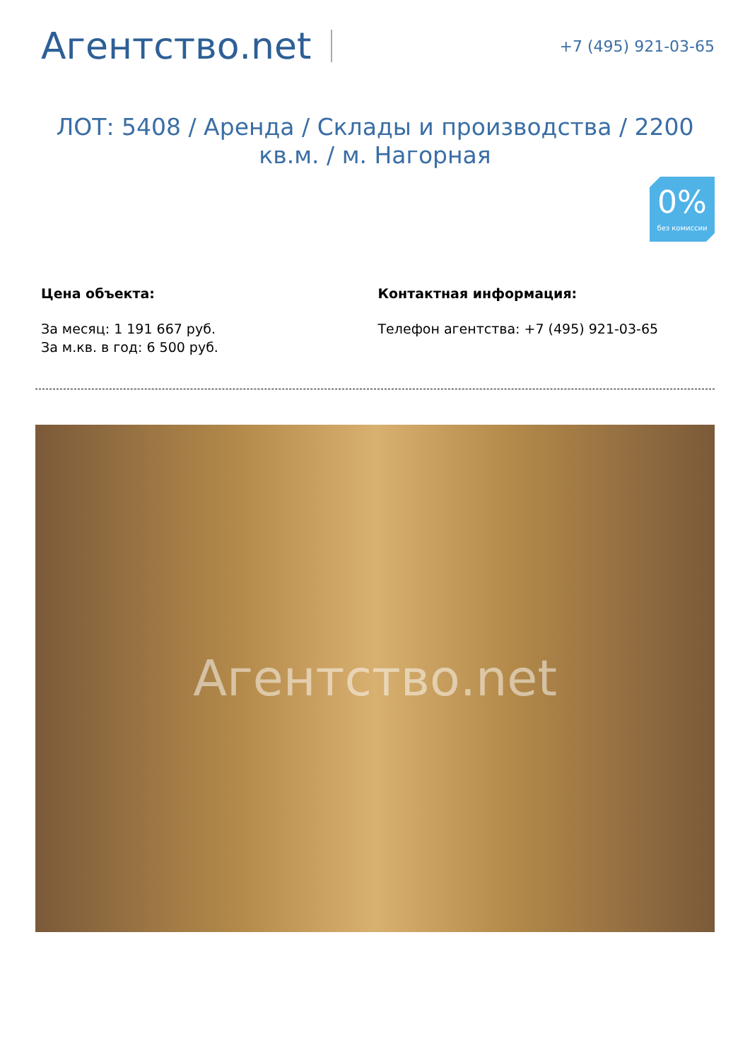Агентство.net
+7 (495) 921-03-65
ЛОТ: 5408 / Аренда / Склады и производства / 2200 кв.м. / м. Нагорная
0%
без комиссии
Цена объекта:
За месяц: 1 191 667 руб.
За м.кв. в год: 6 500 руб.
Контактная информация:
Телефон агентства: +7 (495) 921-03-65
Агентство.net